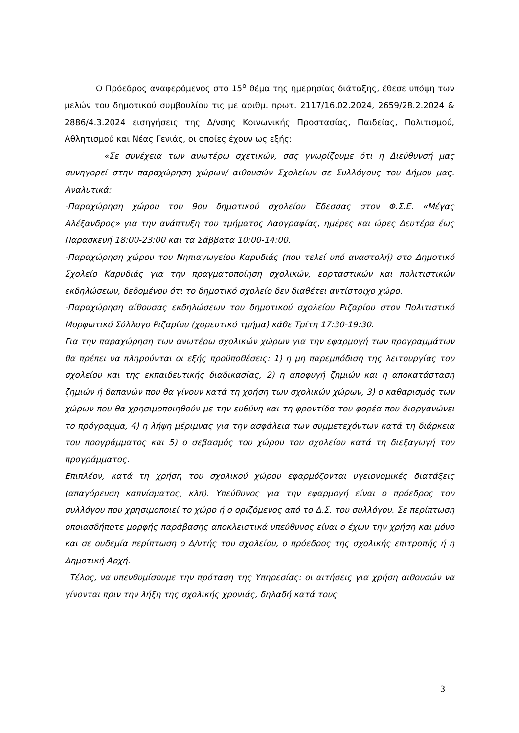Ο Πρόεδρος αναφερόμενος στο 15<sup>ο</sup> θέμα της ημερησίας διάταξης, έθεσε υπόψη των μελών του δημοτικού συμβουλίου τις με αριθμ. πρωτ. 2117/16.02.2024, 2659/28.2.2024 & 2886/4.3.2024 εισηγήσεις της Δ/νσης Κοινωνικής Προστασίας, Παιδείας, Πολιτισμού, Αθλητισμού και Νέας Γενιάς, οι οποίες έχουν ως εξής:
«Σε συνέχεια των ανωτέρω σχετικών, σας γνωρίζουμε ότι η Διεύθυνσή μας συνηγορεί στην παραχώρηση χώρων/ αιθουσών Σχολείων σε Συλλόγους του Δήμου μας. Αναλυτικά:
-Παραχώρηση χώρου του 9ου δημοτικού σχολείου Έδεσσας στον Φ.Σ.Ε. «Μέγας Αλέξανδρος» για την ανάπτυξη του τμήματος Λαογραφίας, ημέρες και ώρες Δευτέρα έως Παρασκευή 18:00-23:00 και τα Σάββατα 10:00-14:00.
-Παραχώρηση χώρου του Νηπιαγωγείου Καρυδιάς (που τελεί υπό αναστολή) στο Δημοτικό Σχολείο Καρυδιάς για την πραγματοποίηση σχολικών, εορταστικών και πολιτιστικών εκδηλώσεων, δεδομένου ότι το δημοτικό σχολείο δεν διαθέτει αντίστοιχο χώρο.
-Παραχώρηση αίθουσας εκδηλώσεων του δημοτικού σχολείου Ριζαρίου στον Πολιτιστικό Μορφωτικό Σύλλογο Ριζαρίου (χορευτικό τμήμα) κάθε Τρίτη 17:30-19:30.
Για την παραχώρηση των ανωτέρω σχολικών χώρων για την εφαρμογή των προγραμμάτων θα πρέπει να πληρούνται οι εξής προϋποθέσεις: 1) η μη παρεμπόδιση της λειτουργίας του σχολείου και της εκπαιδευτικής διαδικασίας, 2) η αποφυγή ζημιών και η αποκατάσταση ζημιών ή δαπανών που θα γίνουν κατά τη χρήση των σχολικών χώρων, 3) ο καθαρισμός των χώρων που θα χρησιμοποιηθούν με την ευθύνη και τη φροντίδα του φορέα που διοργανώνει το πρόγραμμα, 4) η λήψη μέριμνας για την ασφάλεια των συμμετεχόντων κατά τη διάρκεια του προγράμματος και 5) ο σεβασμός του χώρου του σχολείου κατά τη διεξαγωγή του προγράμματος.
Επιπλέον, κατά τη χρήση του σχολικού χώρου εφαρμόζονται υγειονομικές διατάξεις (απαγόρευση καπνίσματος, κλπ). Υπεύθυνος για την εφαρμογή είναι ο πρόεδρος του συλλόγου που χρησιμοποιεί το χώρο ή ο οριζόμενος από το Δ.Σ. του συλλόγου. Σε περίπτωση οποιασδήποτε μορφής παράβασης αποκλειστικά υπεύθυνος είναι ο έχων την χρήση και μόνο και σε ουδεμία περίπτωση ο Δ/ντής του σχολείου, ο πρόεδρος της σχολικής επιτροπής ή η Δημοτική Αρχή.
Τέλος, να υπενθυμίσουμε την πρόταση της Υπηρεσίας: οι αιτήσεις για χρήση αιθουσών να γίνονται πριν την λήξη της σχολικής χρονιάς, δηλαδή κατά τους
3